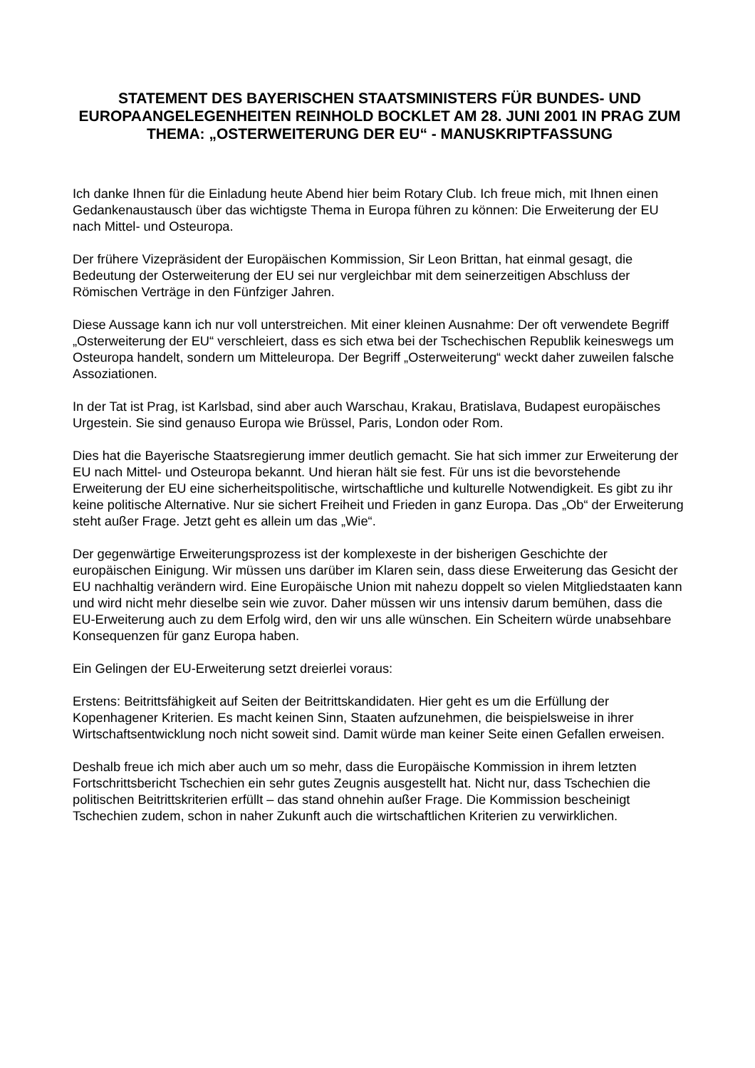STATEMENT DES BAYERISCHEN STAATSMINISTERS FÜR BUNDES- UND EUROPAANGELEGENHEITEN REINHOLD BOCKLET AM 28. JUNI 2001 IN PRAG ZUM THEMA: „OSTERWEITERUNG DER EU“ - MANUSKRIPTFASSUNG
Ich danke Ihnen für die Einladung heute Abend hier beim Rotary Club. Ich freue mich, mit Ihnen einen Gedankenaustausch über das wichtigste Thema in Europa führen zu können: Die Erweiterung der EU nach Mittel- und Osteuropa.
Der frühere Vizepräsident der Europäischen Kommission, Sir Leon Brittan, hat einmal gesagt, die Bedeutung der Osterweiterung der EU sei nur vergleichbar mit dem seinerzeitigen Abschluss der Römischen Verträge in den Fünfziger Jahren.
Diese Aussage kann ich nur voll unterstreichen. Mit einer kleinen Ausnahme: Der oft verwendete Begriff „Osterweiterung der EU“ verschleiert, dass es sich etwa bei der Tschechischen Republik keineswegs um Osteuropa handelt, sondern um Mitteleuropa. Der Begriff „Osterweiterung“ weckt daher zuweilen falsche Assoziationen.
In der Tat ist Prag, ist Karlsbad, sind aber auch Warschau, Krakau, Bratislava, Budapest europäisches Urgestein. Sie sind genauso Europa wie Brüssel, Paris, London oder Rom.
Dies hat die Bayerische Staatsregierung immer deutlich gemacht. Sie hat sich immer zur Erweiterung der EU nach Mittel- und Osteuropa bekannt. Und hieran hält sie fest. Für uns ist die bevorstehende Erweiterung der EU eine sicherheitspolitische, wirtschaftliche und kulturelle Notwendigkeit. Es gibt zu ihr keine politische Alternative. Nur sie sichert Freiheit und Frieden in ganz Europa. Das „Ob“ der Erweiterung steht außer Frage. Jetzt geht es allein um das „Wie“.
Der gegenwärtige Erweiterungsprozess ist der komplexeste in der bisherigen Geschichte der europäischen Einigung. Wir müssen uns darüber im Klaren sein, dass diese Erweiterung das Gesicht der EU nachhaltig verändern wird. Eine Europäische Union mit nahezu doppelt so vielen Mitgliedstaaten kann und wird nicht mehr dieselbe sein wie zuvor. Daher müssen wir uns intensiv darum bemühen, dass die EU-Erweiterung auch zu dem Erfolg wird, den wir uns alle wünschen. Ein Scheitern würde unabsehbare Konsequenzen für ganz Europa haben.
Ein Gelingen der EU-Erweiterung setzt dreierlei voraus:
Erstens: Beitrittsfähigkeit auf Seiten der Beitrittskandidaten. Hier geht es um die Erfüllung der Kopenhagener Kriterien. Es macht keinen Sinn, Staaten aufzunehmen, die beispielsweise in ihrer Wirtschaftsentwicklung noch nicht soweit sind. Damit würde man keiner Seite einen Gefallen erweisen.
Deshalb freue ich mich aber auch um so mehr, dass die Europäische Kommission in ihrem letzten Fortschrittsbericht Tschechien ein sehr gutes Zeugnis ausgestellt hat. Nicht nur, dass Tschechien die politischen Beitrittskriterien erfüllt – das stand ohnehin außer Frage. Die Kommission bescheinigt Tschechien zudem, schon in naher Zukunft auch die wirtschaftlichen Kriterien zu verwirklichen.